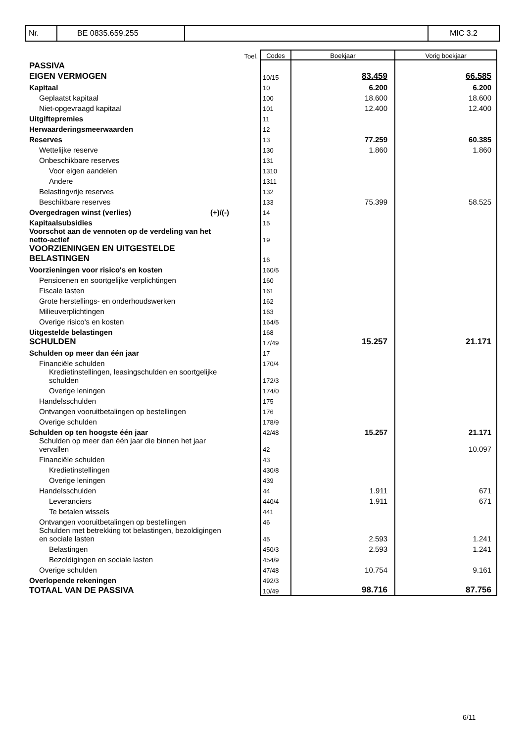| Nr. | BE 0835.659.255 | | MIC 3.2 |
| | Toel. | Codes | Boekjaar | Vorig boekjaar |
| PASSIVA | | | | |
| EIGEN VERMOGEN | | 10/15 | 83.459 | 66.585 |
| Kapitaal | | 10 | 6.200 | 6.200 |
| Geplaatst kapitaal | | 100 | 18.600 | 18.600 |
| Niet-opgevraagd kapitaal | | 101 | 12.400 | 12.400 |
| Uitgiftepremies | | 11 | | |
| Herwaarderingsmeerwaarden | | 12 | | |
| Reserves | | 13 | 77.259 | 60.385 |
| Wettelijke reserve | | 130 | 1.860 | 1.860 |
| Onbeschikbare reserves | | 131 | | |
| Voor eigen aandelen | | 1310 | | |
| Andere | | 1311 | | |
| Belastingvrije reserves | | 132 | | |
| Beschikbare reserves | | 133 | 75.399 | 58.525 |
| Overgedragen winst (verlies) (+)/(-) | | 14 | | |
| Kapitaalsubsidies | | 15 | | |
| Voorschot aan de vennoten op de verdeling van het netto-actief | | 19 | | |
| VOORZIENINGEN EN UITGESTELDE BELASTINGEN | | 16 | | |
| Voorzieningen voor risico's en kosten | | 160/5 | | |
| Pensioenen en soortgelijke verplichtingen | | 160 | | |
| Fiscale lasten | | 161 | | |
| Grote herstellings- en onderhoudswerken | | 162 | | |
| Milieuverplichtingen | | 163 | | |
| Overige risico's en kosten | | 164/5 | | |
| Uitgestelde belastingen | | 168 | | |
| SCHULDEN | | 17/49 | 15.257 | 21.171 |
| Schulden op meer dan één jaar | | 17 | | |
| Financiële schulden | | 170/4 | | |
| Kredietinstellingen, leasingschulden en soortgelijke schulden | | 172/3 | | |
| Overige leningen | | 174/0 | | |
| Handelsschulden | | 175 | | |
| Ontvangen vooruitbetalingen op bestellingen | | 176 | | |
| Overige schulden | | 178/9 | | |
| Schulden op ten hoogste één jaar | | 42/48 | 15.257 | 21.171 |
| Schulden op meer dan één jaar die binnen het jaar vervallen | | 42 | | 10.097 |
| Financiële schulden | | 43 | | |
| Kredietinstellingen | | 430/8 | | |
| Overige leningen | | 439 | | |
| Handelsschulden | | 44 | 1.911 | 671 |
| Leveranciers | | 440/4 | 1.911 | 671 |
| Te betalen wissels | | 441 | | |
| Ontvangen vooruitbetalingen op bestellingen | | 46 | | |
| Schulden met betrekking tot belastingen, bezoldigingen en sociale lasten | | 45 | 2.593 | 1.241 |
| Belastingen | | 450/3 | 2.593 | 1.241 |
| Bezoldigingen en sociale lasten | | 454/9 | | |
| Overige schulden | | 47/48 | 10.754 | 9.161 |
| Overlopende rekeningen | | 492/3 | | |
| TOTAAL VAN DE PASSIVA | | 10/49 | 98.716 | 87.756 |
6/11